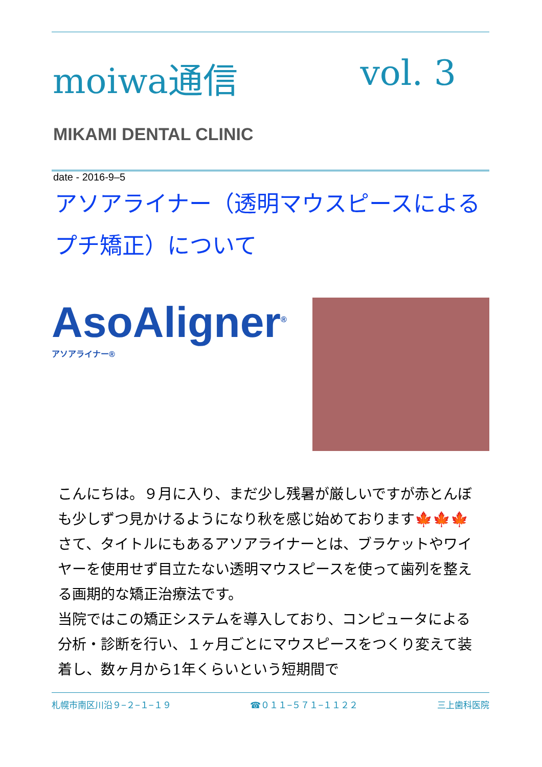moiwa通信 vol. 3
MIKAMI DENTAL CLINIC
date - 2016-9–5
アソアライナー（透明マウスピースによるプチ矯正）について
AsoAligner<sup>®</sup>
アソアライナー®
こんにちは。９月に入り、まだ少し残暑が厳しいですが赤とんぼも少しずつ見かけるようになり秋を感じ始めております🍁🍁🍁
さて、タイトルにもあるアソアライナーとは、ブラケットやワイヤーを使用せず目立たない透明マウスピースを使って歯列を整える画期的な矯正治療法です。
当院ではこの矯正システムを導入しており、コンピュータによる分析・診断を行い、１ヶ月ごとにマウスピースをつくり変えて装着し、数ヶ月から1年くらいという短期間で
札幌市南区川沿９−２−１−１９ ☎０１１−５７１−１１２２ 三上歯科医院